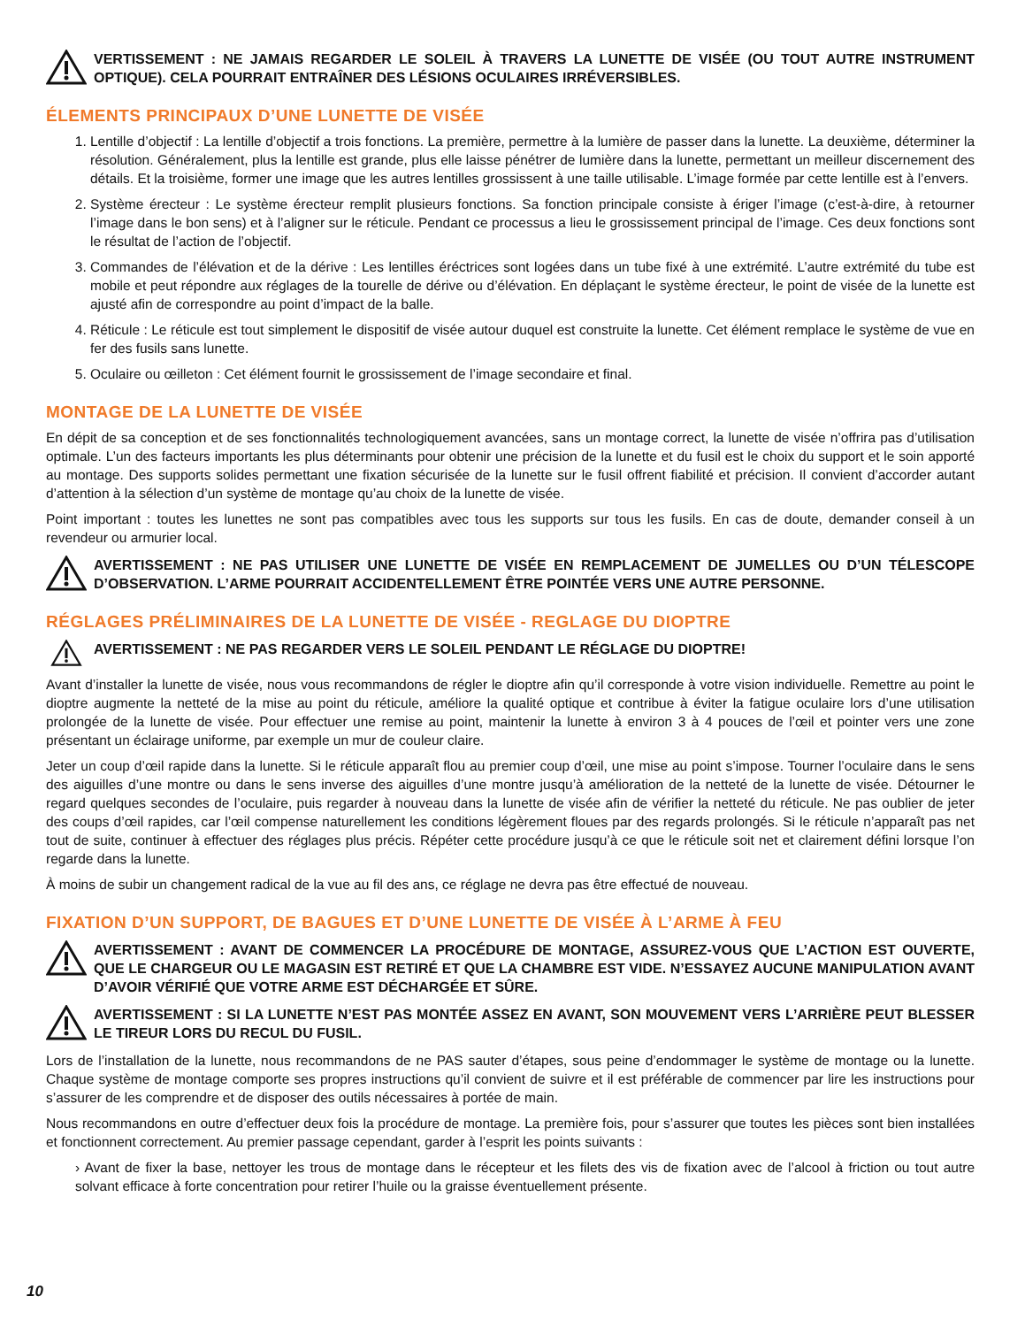VERTISSEMENT : NE JAMAIS REGARDER LE SOLEIL À TRAVERS LA LUNETTE DE VISÉE (OU TOUT AUTRE INSTRUMENT OPTIQUE). CELA POURRAIT ENTRAÎNER DES LÉSIONS OCULAIRES IRRÉVERSIBLES.
ÉLEMENTS PRINCIPAUX D’UNE LUNETTE DE VISÉE
1. Lentille d’objectif : La lentille d’objectif a trois fonctions. La première, permettre à la lumière de passer dans la lunette. La deuxième, déterminer la résolution. Généralement, plus la lentille est grande, plus elle laisse pénétrer de lumière dans la lunette, permettant un meilleur discernement des détails. Et la troisième, former une image que les autres lentilles grossissent à une taille utilisable. L’image formée par cette lentille est à l’envers.
2. Système érecteur : Le système érecteur remplit plusieurs fonctions. Sa fonction principale consiste à ériger l’image (c’est-à-dire, à retourner l’image dans le bon sens) et à l’aligner sur le réticule. Pendant ce processus a lieu le grossissement principal de l’image. Ces deux fonctions sont le résultat de l’action de l’objectif.
3. Commandes de l’élévation et de la dérive : Les lentilles éréctrices sont logées dans un tube fixé à une extrémité. L’autre extrémité du tube est mobile et peut répondre aux réglages de la tourelle de dérive ou d’élévation. En déplaçant le système érecteur, le point de visée de la lunette est ajusté afin de correspondre au point d’impact de la balle.
4. Réticule : Le réticule est tout simplement le dispositif de visée autour duquel est construite la lunette. Cet élément remplace le système de vue en fer des fusils sans lunette.
5. Oculaire ou œilleton : Cet élément fournit le grossissement de l’image secondaire et final.
MONTAGE DE LA LUNETTE DE VISÉE
En dépit de sa conception et de ses fonctionnalités technologiquement avancées, sans un montage correct, la lunette de visée n’offrira pas d’utilisation optimale. L’un des facteurs importants les plus déterminants pour obtenir une précision de la lunette et du fusil est le choix du support et le soin apporté au montage. Des supports solides permettant une fixation sécurisée de la lunette sur le fusil offrent fiabilité et précision. Il convient d’accorder autant d’attention à la sélection d’un système de montage qu’au choix de la lunette de visée.
Point important : toutes les lunettes ne sont pas compatibles avec tous les supports sur tous les fusils. En cas de doute, demander conseil à un revendeur ou armurier local.
AVERTISSEMENT : NE PAS UTILISER UNE LUNETTE DE VISÉE EN REMPLACEMENT DE JUMELLES OU D’UN TÉLESCOPE D’OBSERVATION. L’ARME POURRAIT ACCIDENTELLEMENT ÊTRE POINTÉE VERS UNE AUTRE PERSONNE.
RÉGLAGES PRÉLIMINAIRES DE LA LUNETTE DE VISÉE - REGLAGE DU DIOPTRE
AVERTISSEMENT : NE PAS REGARDER VERS LE SOLEIL PENDANT LE RÉGLAGE DU DIOPTRE!
Avant d’installer la lunette de visée, nous vous recommandons de régler le dioptre afin qu’il corresponde à votre vision individuelle. Remettre au point le dioptre augmente la netteté de la mise au point du réticule, améliore la qualité optique et contribue à éviter la fatigue oculaire lors d’une utilisation prolongée de la lunette de visée. Pour effectuer une remise au point, maintenir la lunette à environ 3 à 4 pouces de l’œil et pointer vers une zone présentant un éclairage uniforme, par exemple un mur de couleur claire.
Jeter un coup d’œil rapide dans la lunette. Si le réticule apparaît flou au premier coup d’œil, une mise au point s’impose. Tourner l’oculaire dans le sens des aiguilles d’une montre ou dans le sens inverse des aiguilles d’une montre jusqu’à amélioration de la netteté de la lunette de visée. Détourner le regard quelques secondes de l’oculaire, puis regarder à nouveau dans la lunette de visée afin de vérifier la netteté du réticule. Ne pas oublier de jeter des coups d’œil rapides, car l’œil compense naturellement les conditions légèrement floues par des regards prolongés. Si le réticule n’apparaît pas net tout de suite, continuer à effectuer des réglages plus précis. Répéter cette procédure jusqu’à ce que le réticule soit net et clairement défini lorsque l’on regarde dans la lunette.
À moins de subir un changement radical de la vue au fil des ans, ce réglage ne devra pas être effectué de nouveau.
FIXATION D’UN SUPPORT, DE BAGUES ET D’UNE LUNETTE DE VISÉE À L’ARME À FEU
AVERTISSEMENT : AVANT DE COMMENCER LA PROCÉDURE DE MONTAGE, ASSUREZ-VOUS QUE L’ACTION EST OUVERTE, QUE LE CHARGEUR OU LE MAGASIN EST RETIRÉ ET QUE LA CHAMBRE EST VIDE. N’ESSAYEZ AUCUNE MANIPULATION AVANT D’AVOIR VÉRIFIÉ QUE VOTRE ARME EST DÉCHARGÉE ET SÛRE.
AVERTISSEMENT : SI LA LUNETTE N’EST PAS MONTÉE ASSEZ EN AVANT, SON MOUVEMENT VERS L’ARRIÈRE PEUT BLESSER LE TIREUR LORS DU RECUL DU FUSIL.
Lors de l’installation de la lunette, nous recommandons de ne PAS sauter d’étapes, sous peine d’endommager le système de montage ou la lunette. Chaque système de montage comporte ses propres instructions qu’il convient de suivre et il est préférable de commencer par lire les instructions pour s’assurer de les comprendre et de disposer des outils nécessaires à portée de main.
Nous recommandons en outre d’effectuer deux fois la procédure de montage. La première fois, pour s’assurer que toutes les pièces sont bien installées et fonctionnent correctement. Au premier passage cependant, garder à l’esprit les points suivants :
› Avant de fixer la base, nettoyer les trous de montage dans le récepteur et les filets des vis de fixation avec de l’alcool à friction ou tout autre solvant efficace à forte concentration pour retirer l’huile ou la graisse éventuellement présente.
10